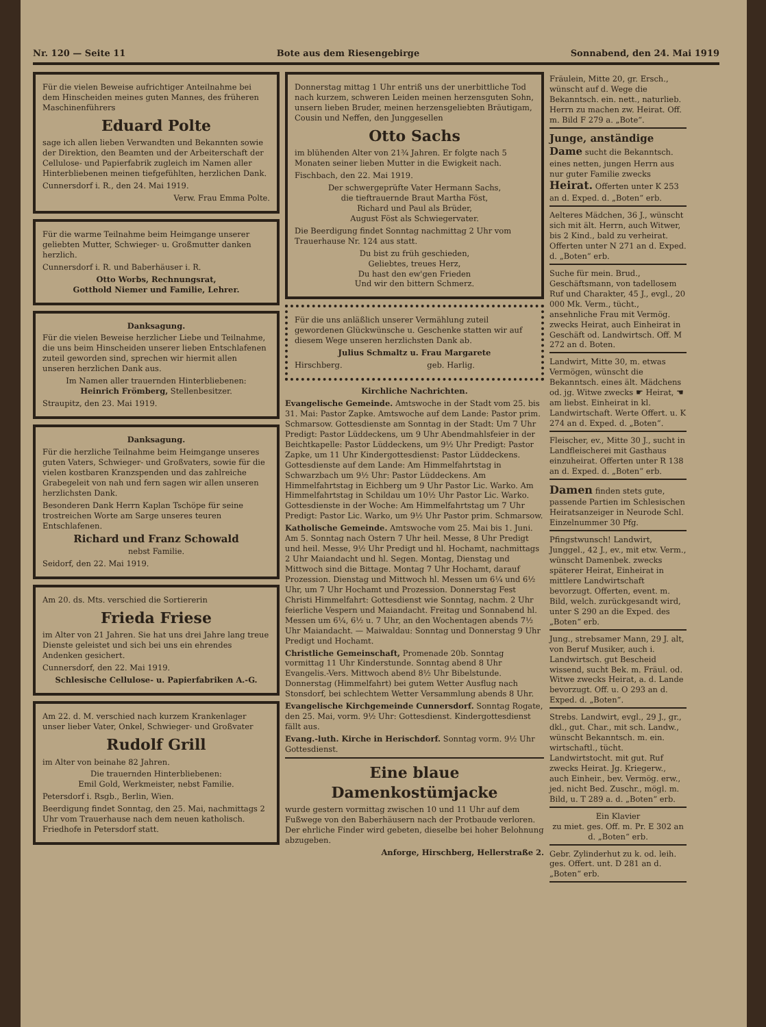Nr. 120 — Seite 11 Bote aus dem Riesengebirge Sonnabend, den 24. Mai 1919
Für die vielen Beweise aufrichtiger Anteilnahme bei dem Hinscheiden meines guten Mannes, des früheren Maschinenführers
Eduard Polte
sage ich allen lieben Verwandten und Bekannten sowie der Direktion, den Beamten und der Arbeiterschaft der Cellulose- und Papierfabrik zugleich im Namen aller Hinterbliebenen meinen tiefgefühlten, herzlichen Dank.
Cunnersdorf i. R., den 24. Mai 1919.
Verw. Frau Emma Polte.
Für die warme Teilnahme beim Heimgange unserer geliebten Mutter, Schwieger- u. Großmutter danken herzlich.
Cunnersdorf i. R. und Baberhäuser i. R.
Otto Worbs, Rechnungsrat,
Gotthold Niemer und Familie, Lehrer.
Danksagung.
Für die vielen Beweise herzlicher Liebe und Teilnahme, die uns beim Hinscheiden unserer lieben Entschlafenen zuteil geworden sind, sprechen wir hiermit allen unseren herzlichen Dank aus.
Im Namen aller trauernden Hinterbliebenen:
Heinrich Frömberg, Stellenbesitzer.
Straupitz, den 23. Mai 1919.
Danksagung.
Für die herzliche Teilnahme beim Heimgange unseres guten Vaters, Schwieger- und Großvaters, sowie für die vielen kostbaren Kranzspenden und das zahlreiche Grabegeleit von nah und fern sagen wir allen unseren herzlichsten Dank.
Besonderen Dank Herrn Kaplan Tschöpe für seine trostreichen Worte am Sarge unseres teuren Entschlafenen.
Richard und Franz Schowald
nebst Familie.
Seidorf, den 22. Mai 1919.
Am 20. ds. Mts. verschied die Sortiererin
Frieda Friese
im Alter von 21 Jahren. Sie hat uns drei Jahre lang treue Dienste geleistet und sich bei uns ein ehrendes Andenken gesichert.
Cunnersdorf, den 22. Mai 1919.
Schlesische Cellulose- u. Papierfabriken A.-G.
Am 22. d. M. verschied nach kurzem Krankenlager unser lieber Vater, Onkel, Schwieger- und Großvater
Rudolf Grill
im Alter von beinahe 82 Jahren.
Die trauernden Hinterbliebenen:
Emil Gold, Werkmeister, nebst Familie.
Petersdorf i. Rsgb., Berlin, Wien.
Beerdigung findet Sonntag, den 25. Mai, nachmittags 2 Uhr vom Trauerhause nach dem neuen katholisch. Friedhofe in Petersdorf statt.
Donnerstag mittag 1 Uhr entriß uns der unerbittliche Tod nach kurzem, schweren Leiden meinen herzensguten Sohn, unsern lieben Bruder, meinen herzensgeliebten Bräutigam, Cousin und Neffen, den Junggesellen
Otto Sachs
im blühenden Alter von 21¾ Jahren. Er folgte nach 5 Monaten seiner lieben Mutter in die Ewigkeit nach.
Fischbach, den 22. Mai 1919.
Der schwergeprüfte Vater Hermann Sachs,
die tieftrauernde Braut Martha Föst,
Richard und Paul als Brüder,
August Föst als Schwiegervater.
Die Beerdigung findet Sonntag nachmittag 2 Uhr vom Trauerhause Nr. 124 aus statt.
Du bist zu früh geschieden,
Geliebtes, treues Herz,
Du hast den ew'gen Frieden
Und wir den bittern Schmerz.
Für die uns anläßlich unserer Vermählung zuteil gewordenen Glückwünsche u. Geschenke statten wir auf diesem Wege unseren herzlichsten Dank ab.
Julius Schmaltz u. Frau Margarete
Hirschberg. geb. Harlig.
Kirchliche Nachrichten.
Evangelische Gemeinde. Amtswoche in der Stadt vom 25. bis 31. Mai: Pastor Zapke. Amtswoche auf dem Lande: Pastor prim. Schmarsow. Gottesdienste am Sonntag in der Stadt: Um 7 Uhr Predigt: Pastor Lüddeckens, um 9 Uhr Abendmahlsfeier in der Beichtkapelle: Pastor Lüddeckens, um 9½ Uhr Predigt: Pastor Zapke, um 11 Uhr Kindergottesdienst: Pastor Lüddeckens. Gottesdienste auf dem Lande: Am Himmelfahrtstag in Schwarzbach um 9½ Uhr: Pastor Lüddeckens. Am Himmelfahrtstag in Eichberg um 9 Uhr Pastor Lic. Warko. Am Himmelfahrtstag in Schildau um 10½ Uhr Pastor Lic. Warko. Gottesdienste in der Woche: Am Himmelfahrtstag um 7 Uhr Predigt: Pastor Lic. Warko, um 9½ Uhr Pastor prim. Schmarsow.
Katholische Gemeinde. Amtswoche vom 25. Mai bis 1. Juni. Am 5. Sonntag nach Ostern 7 Uhr heil. Messe, 8 Uhr Predigt und heil. Messe, 9½ Uhr Predigt und hl. Hochamt, nachmittags 2 Uhr Maiandacht und hl. Segen. Montag, Dienstag und Mittwoch sind die Bittage. Montag 7 Uhr Hochamt, darauf Prozession. Dienstag und Mittwoch hl. Messen um 6¼ und 6½ Uhr, um 7 Uhr Hochamt und Prozession. Donnerstag Fest Christi Himmelfahrt: Gottesdienst wie Sonntag, nachm. 2 Uhr feierliche Vespern und Maiandacht. Freitag und Sonnabend hl. Messen um 6¼, 6½ u. 7 Uhr, an den Wochentagen abends 7½ Uhr Maiandacht. — Maiwaldau: Sonntag und Donnerstag 9 Uhr Predigt und Hochamt.
Christliche Gemeinschaft, Promenade 20b. Sonntag vormittag 11 Uhr Kinderstunde. Sonntag abend 8 Uhr Evangelis.-Vers. Mittwoch abend 8½ Uhr Bibelstunde. Donnerstag (Himmelfahrt) bei gutem Wetter Ausflug nach Stonsdorf, bei schlechtem Wetter Versammlung abends 8 Uhr.
Evangelische Kirchgemeinde Cunnersdorf. Sonntag Rogate, den 25. Mai, vorm. 9½ Uhr: Gottesdienst. Kindergottesdienst fällt aus.
Evang.-luth. Kirche in Herischdorf. Sonntag vorm. 9½ Uhr Gottesdienst.
Eine blaue Damenkostümjacke
wurde gestern vormittag zwischen 10 und 11 Uhr auf dem Fußwege von den Baberhäusern nach der Protbaude verloren. Der ehrliche Finder wird gebeten, dieselbe bei hoher Belohnung abzugeben.
Anforge, Hirschberg, Hellerstraße 2.
Fräulein, Mitte 20, gr. Ersch., wünscht auf d. Wege die Bekanntsch. ein. nett., naturlieb. Herrn zu machen zw. Heirat. Off. m. Bild F 279 a. „Bote“.
Junge, anständige Dame sucht die Bekanntsch. eines netten, jungen Herrn aus nur guter Familie zwecks Heirat. Offerten unter K 253 an d. Exped. d. „Boten“ erb.
Aelteres Mädchen, 36 J., wünscht sich mit ält. Herrn, auch Witwer, bis 2 Kind., bald zu verheirat. Offerten unter N 271 an d. Exped. d. „Boten“ erb.
Suche für mein. Brud., Geschäftsmann, von tadellosem Ruf und Charakter, 45 J., evgl., 20 000 Mk. Verm., tücht., ansehnliche Frau mit Vermög. zwecks Heirat, auch Einheirat in Geschäft od. Landwirtsch. Off. M 272 an d. Boten.
Landwirt, Mitte 30, m. etwas Vermögen, wünscht die Bekanntsch. eines ält. Mädchens od. jg. Witwe zwecks ☛ Heirat, ☚ am liebst. Einheirat in kl. Landwirtschaft. Werte Offert. u. K 274 an d. Exped. d. „Boten“.
Fleischer, ev., Mitte 30 J., sucht in Landfleischerei mit Gasthaus einzuheirat. Offerten unter R 138 an d. Exped. d. „Boten“ erb.
Damen finden stets gute, passende Partien im Schlesischen Heiratsanzeiger in Neurode Schl. Einzelnummer 30 Pfg.
Pfingstwunsch! Landwirt, Junggel., 42 J., ev., mit etw. Verm., wünscht Damenbek. zwecks späterer Heirat, Einheirat in mittlere Landwirtschaft bevorzugt. Offerten, event. m. Bild, welch. zurückgesandt wird, unter S 290 an die Exped. des „Boten“ erb.
Jung., strebsamer Mann, 29 J. alt, von Beruf Musiker, auch i. Landwirtsch. gut Bescheid wissend, sucht Bek. m. Fräul. od. Witwe zwecks Heirat, a. d. Lande bevorzugt. Off. u. O 293 an d. Exped. d. „Boten“.
Strebs. Landwirt, evgl., 29 J., gr., dkl., gut. Char., mit sch. Landw., wünscht Bekanntsch. m. ein. wirtschaftl., tücht. Landwirtstocht. mit gut. Ruf zwecks Heirat. Jg. Kriegerw., auch Einheir., bev. Vermög. erw., jed. nicht Bed. Zuschr., mögl. m. Bild, u. T 289 a. d. „Boten“ erb.
Ein Klavier
zu miet. ges. Off. m. Pr. E 302 an d. „Boten“ erb.
Gebr. Zylinderhut zu k. od. leih. ges. Offert. unt. D 281 an d. „Boten“ erb.